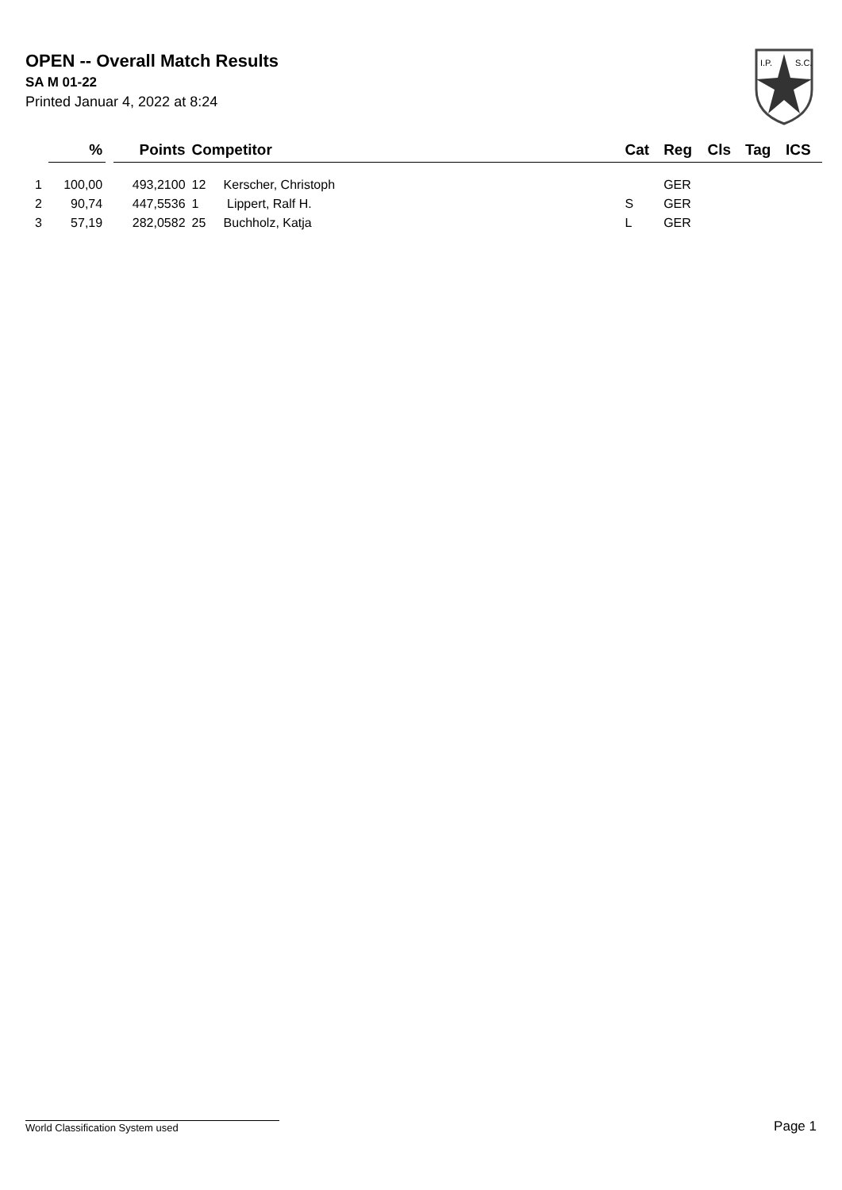OPEN -- Overall Match Results
SA M 01-22
Printed Januar 4, 2022 at 8:24
I.P.
S.C.
| | % | | Points | Competitor | | Cat | Reg | Cls | Tag | ICS |
| --- | --- | --- | --- | --- | --- | --- | --- | --- | --- | --- |
| 1 | 100,00 | | 493,2100 | 12 Kerscher, Christoph | | | GER | | | |
| 2 | 90,74 | | 447,5536 | 1 Lippert, Ralf H. | | S | GER | | | |
| 3 | 57,19 | | 282,0582 | 25 Buchholz, Katja | | L | GER | | | |
World Classification System used Page 1